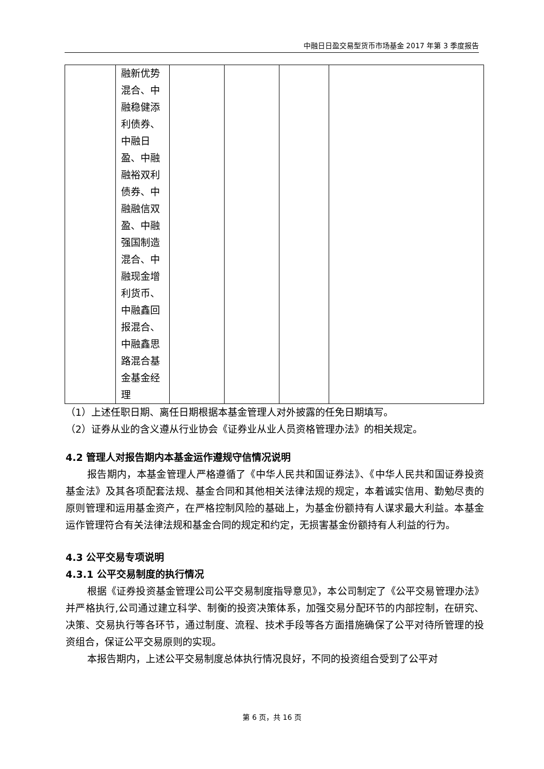中融日日盈交易型货币市场基金 2017 年第 3 季度报告
| | 融新优势混合、中融稳健添利债券、中融日盈、中融融裕双利债券、中融融信双盈、中融强国制造混合、中融现金增利货币、中融鑫回报混合、中融鑫思路混合基金基金经理 | | | | |
（1）上述任职日期、离任日期根据本基金管理人对外披露的任免日期填写。
（2）证券从业的含义遵从行业协会《证券业从业人员资格管理办法》的相关规定。
4.2 管理人对报告期内本基金运作遵规守信情况说明
报告期内，本基金管理人严格遵循了《中华人民共和国证券法》、《中华人民共和国证券投资基金法》及其各项配套法规、基金合同和其他相关法律法规的规定，本着诚实信用、勤勉尽责的原则管理和运用基金资产，在严格控制风险的基础上，为基金份额持有人谋求最大利益。本基金运作管理符合有关法律法规和基金合同的规定和约定，无损害基金份额持有人利益的行为。
4.3 公平交易专项说明
4.3.1 公平交易制度的执行情况
根据《证券投资基金管理公司公平交易制度指导意见》，本公司制定了《公平交易管理办法》并严格执行,公司通过建立科学、制衡的投资决策体系，加强交易分配环节的内部控制，在研究、决策、交易执行等各环节，通过制度、流程、技术手段等各方面措施确保了公平对待所管理的投资组合，保证公平交易原则的实现。
本报告期内，上述公平交易制度总体执行情况良好，不同的投资组合受到了公平对
第 6 页，共 16 页